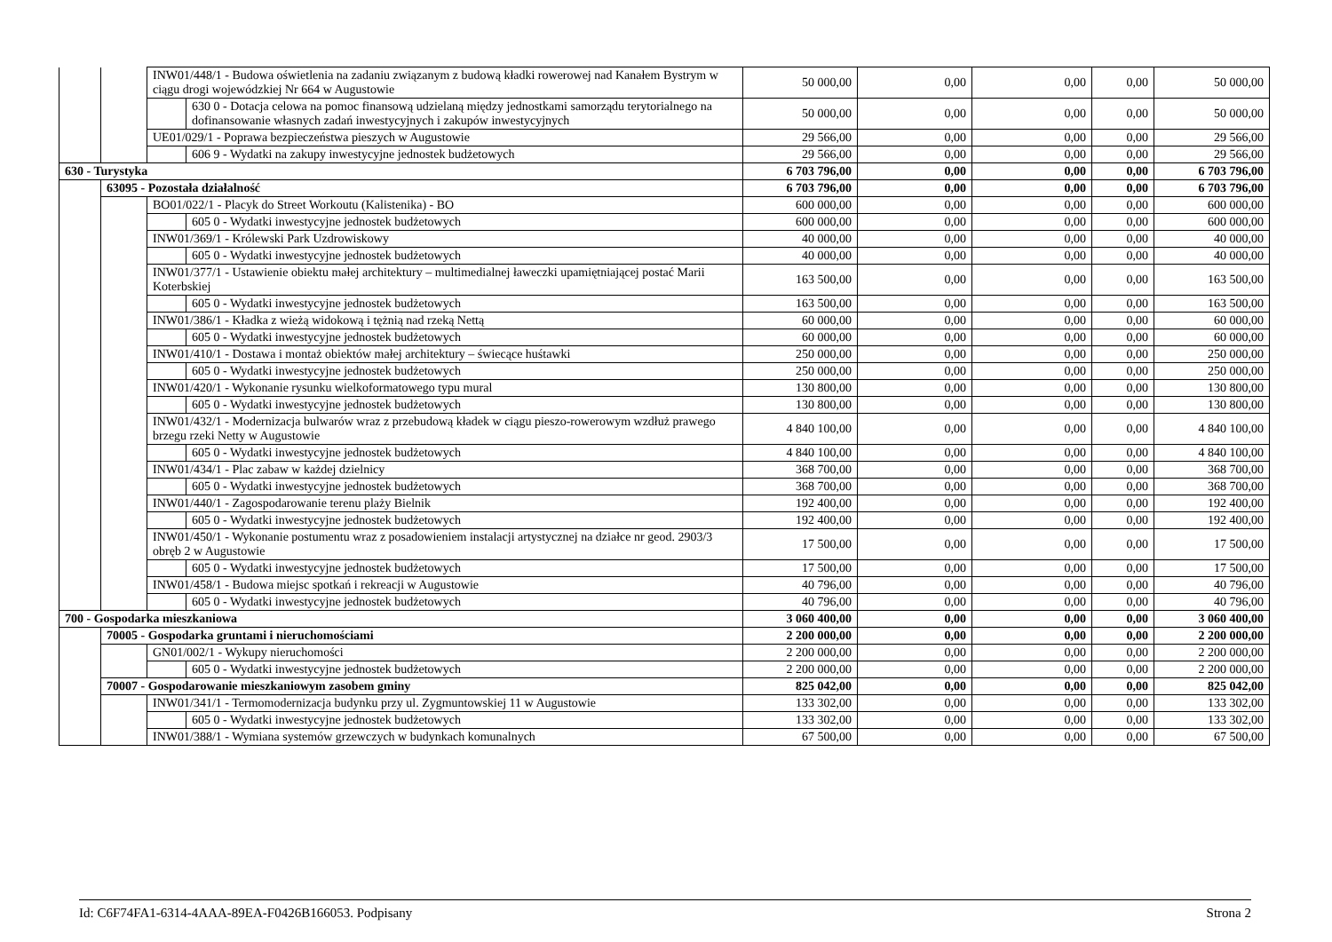| | | INW01/448/1 - Budowa oświetlenia na zadaniu związanym z budową kładki rowerowej nad Kanałem Bystrym w ciągu drogi wojewódzkiej Nr 664 w Augustowie | | 50 000,00 | 0,00 | 0,00 | 0,00 | 50 000,00 |
| | | | 630 0 - Dotacja celowa na pomoc finansową udzielaną między jednostkami samorządu terytorialnego na dofinansowanie własnych zadań inwestycyjnych i zakupów inwestycyjnych | 50 000,00 | 0,00 | 0,00 | 0,00 | 50 000,00 |
| | | UE01/029/1 - Poprawa bezpieczeństwa pieszych w Augustowie | | 29 566,00 | 0,00 | 0,00 | 0,00 | 29 566,00 |
| | | | 606 9 - Wydatki na zakupy inwestycyjne jednostek budżetowych | 29 566,00 | 0,00 | 0,00 | 0,00 | 29 566,00 |
| 630 - Turystyka | | | | 6 703 796,00 | 0,00 | 0,00 | 0,00 | 6 703 796,00 |
| | 63095 - Pozostała działalność | | | 6 703 796,00 | 0,00 | 0,00 | 0,00 | 6 703 796,00 |
| | | BO01/022/1 - Placyk do Street Workoutu (Kalistenika) - BO | | 600 000,00 | 0,00 | 0,00 | 0,00 | 600 000,00 |
| | | | 605 0 - Wydatki inwestycyjne jednostek budżetowych | 600 000,00 | 0,00 | 0,00 | 0,00 | 600 000,00 |
| | | INW01/369/1 - Królewski Park Uzdrowiskowy | | 40 000,00 | 0,00 | 0,00 | 0,00 | 40 000,00 |
| | | | 605 0 - Wydatki inwestycyjne jednostek budżetowych | 40 000,00 | 0,00 | 0,00 | 0,00 | 40 000,00 |
| | | INW01/377/1 - Ustawienie obiektu małej architektury – multimedialnej ławeczki upamiętniającej postać Marii Koterbskiej | | 163 500,00 | 0,00 | 0,00 | 0,00 | 163 500,00 |
| | | | 605 0 - Wydatki inwestycyjne jednostek budżetowych | 163 500,00 | 0,00 | 0,00 | 0,00 | 163 500,00 |
| | | INW01/386/1 - Kładka z wieżą widokową i tężnią nad rzeką Nettą | | 60 000,00 | 0,00 | 0,00 | 0,00 | 60 000,00 |
| | | | 605 0 - Wydatki inwestycyjne jednostek budżetowych | 60 000,00 | 0,00 | 0,00 | 0,00 | 60 000,00 |
| | | INW01/410/1 - Dostawa i montaż obiektów małej architektury – świecące huśtawki | | 250 000,00 | 0,00 | 0,00 | 0,00 | 250 000,00 |
| | | | 605 0 - Wydatki inwestycyjne jednostek budżetowych | 250 000,00 | 0,00 | 0,00 | 0,00 | 250 000,00 |
| | | INW01/420/1 - Wykonanie rysunku wielkoformatowego typu mural | | 130 800,00 | 0,00 | 0,00 | 0,00 | 130 800,00 |
| | | | 605 0 - Wydatki inwestycyjne jednostek budżetowych | 130 800,00 | 0,00 | 0,00 | 0,00 | 130 800,00 |
| | | INW01/432/1 - Modernizacja bulwarów wraz z przebudową kładek w ciągu pieszo-rowerowym wzdłuż prawego brzegu rzeki Netty w Augustowie | | 4 840 100,00 | 0,00 | 0,00 | 0,00 | 4 840 100,00 |
| | | | 605 0 - Wydatki inwestycyjne jednostek budżetowych | 4 840 100,00 | 0,00 | 0,00 | 0,00 | 4 840 100,00 |
| | | INW01/434/1 - Plac zabaw w każdej dzielnicy | | 368 700,00 | 0,00 | 0,00 | 0,00 | 368 700,00 |
| | | | 605 0 - Wydatki inwestycyjne jednostek budżetowych | 368 700,00 | 0,00 | 0,00 | 0,00 | 368 700,00 |
| | | INW01/440/1 - Zagospodarowanie terenu plaży Bielnik | | 192 400,00 | 0,00 | 0,00 | 0,00 | 192 400,00 |
| | | | 605 0 - Wydatki inwestycyjne jednostek budżetowych | 192 400,00 | 0,00 | 0,00 | 0,00 | 192 400,00 |
| | | INW01/450/1 - Wykonanie postumentu wraz z posadowieniem instalacji artystycznej na działce nr geod. 2903/3 obręb 2 w Augustowie | | 17 500,00 | 0,00 | 0,00 | 0,00 | 17 500,00 |
| | | | 605 0 - Wydatki inwestycyjne jednostek budżetowych | 17 500,00 | 0,00 | 0,00 | 0,00 | 17 500,00 |
| | | INW01/458/1 - Budowa miejsc spotkań i rekreacji w Augustowie | | 40 796,00 | 0,00 | 0,00 | 0,00 | 40 796,00 |
| | | | 605 0 - Wydatki inwestycyjne jednostek budżetowych | 40 796,00 | 0,00 | 0,00 | 0,00 | 40 796,00 |
| 700 - Gospodarka mieszkaniowa | | | | 3 060 400,00 | 0,00 | 0,00 | 0,00 | 3 060 400,00 |
| | 70005 - Gospodarka gruntami i nieruchomościami | | | 2 200 000,00 | 0,00 | 0,00 | 0,00 | 2 200 000,00 |
| | | GN01/002/1 - Wykupy nieruchomości | | 2 200 000,00 | 0,00 | 0,00 | 0,00 | 2 200 000,00 |
| | | | 605 0 - Wydatki inwestycyjne jednostek budżetowych | 2 200 000,00 | 0,00 | 0,00 | 0,00 | 2 200 000,00 |
| | 70007 - Gospodarowanie mieszkaniowym zasobem gminy | | | 825 042,00 | 0,00 | 0,00 | 0,00 | 825 042,00 |
| | | INW01/341/1 - Termomodernizacja budynku przy ul. Zygmuntowskiej 11 w Augustowie | | 133 302,00 | 0,00 | 0,00 | 0,00 | 133 302,00 |
| | | | 605 0 - Wydatki inwestycyjne jednostek budżetowych | 133 302,00 | 0,00 | 0,00 | 0,00 | 133 302,00 |
| | | INW01/388/1 - Wymiana systemów grzewczych w budynkach komunalnych | | 67 500,00 | 0,00 | 0,00 | 0,00 | 67 500,00 |
Id: C6F74FA1-6314-4AAA-89EA-F0426B166053. Podpisany Strona 2